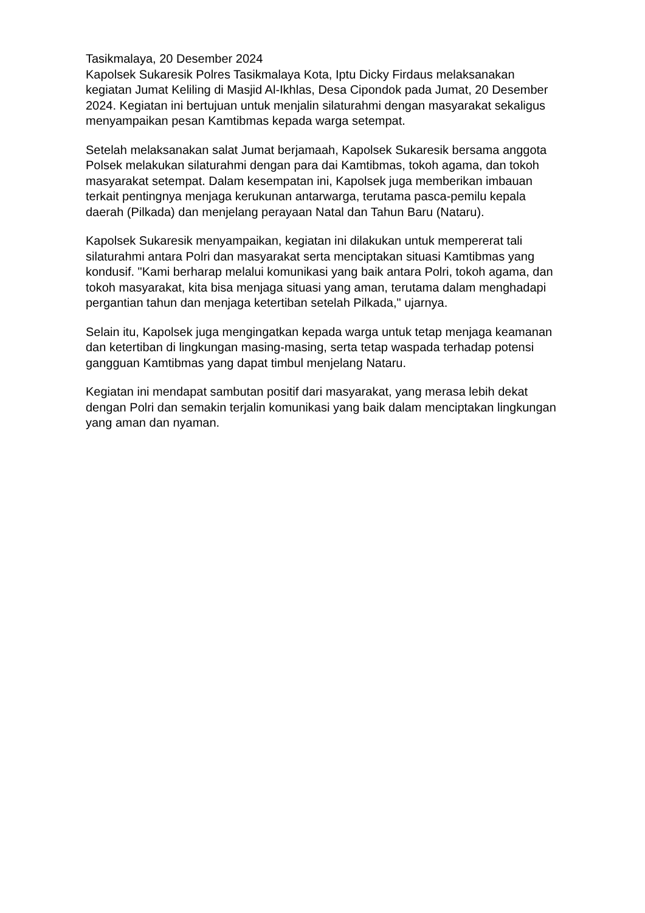Tasikmalaya, 20 Desember 2024
Kapolsek Sukaresik Polres Tasikmalaya Kota, Iptu Dicky Firdaus melaksanakan kegiatan Jumat Keliling di Masjid Al-Ikhlas, Desa Cipondok pada Jumat, 20 Desember 2024. Kegiatan ini bertujuan untuk menjalin silaturahmi dengan masyarakat sekaligus menyampaikan pesan Kamtibmas kepada warga setempat.
Setelah melaksanakan salat Jumat berjamaah, Kapolsek Sukaresik bersama anggota Polsek melakukan silaturahmi dengan para dai Kamtibmas, tokoh agama, dan tokoh masyarakat setempat. Dalam kesempatan ini, Kapolsek juga memberikan imbauan terkait pentingnya menjaga kerukunan antarwarga, terutama pasca-pemilu kepala daerah (Pilkada) dan menjelang perayaan Natal dan Tahun Baru (Nataru).
Kapolsek Sukaresik menyampaikan, kegiatan ini dilakukan untuk mempererat tali silaturahmi antara Polri dan masyarakat serta menciptakan situasi Kamtibmas yang kondusif. "Kami berharap melalui komunikasi yang baik antara Polri, tokoh agama, dan tokoh masyarakat, kita bisa menjaga situasi yang aman, terutama dalam menghadapi pergantian tahun dan menjaga ketertiban setelah Pilkada," ujarnya.
Selain itu, Kapolsek juga mengingatkan kepada warga untuk tetap menjaga keamanan dan ketertiban di lingkungan masing-masing, serta tetap waspada terhadap potensi gangguan Kamtibmas yang dapat timbul menjelang Nataru.
Kegiatan ini mendapat sambutan positif dari masyarakat, yang merasa lebih dekat dengan Polri dan semakin terjalin komunikasi yang baik dalam menciptakan lingkungan yang aman dan nyaman.